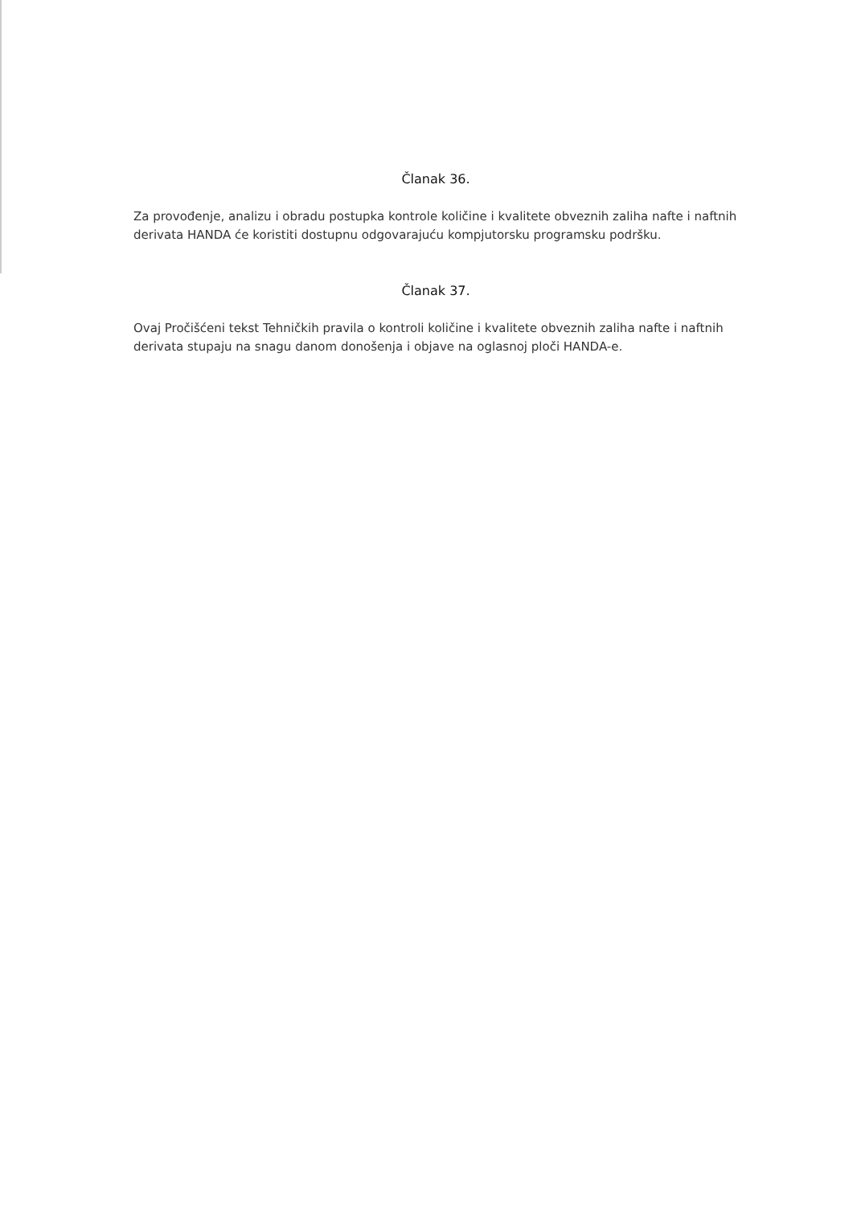Članak 36.
Za provođenje, analizu i obradu postupka kontrole količine i kvalitete obveznih zaliha nafte i naftnih derivata HANDA će koristiti dostupnu odgovarajuću kompjutorsku programsku podršku.
Članak 37.
Ovaj Pročišćeni tekst Tehničkih pravila o kontroli količine i kvalitete obveznih zaliha nafte i naftnih derivata stupaju na snagu danom donošenja i objave na oglasnoj ploči HANDA-e.